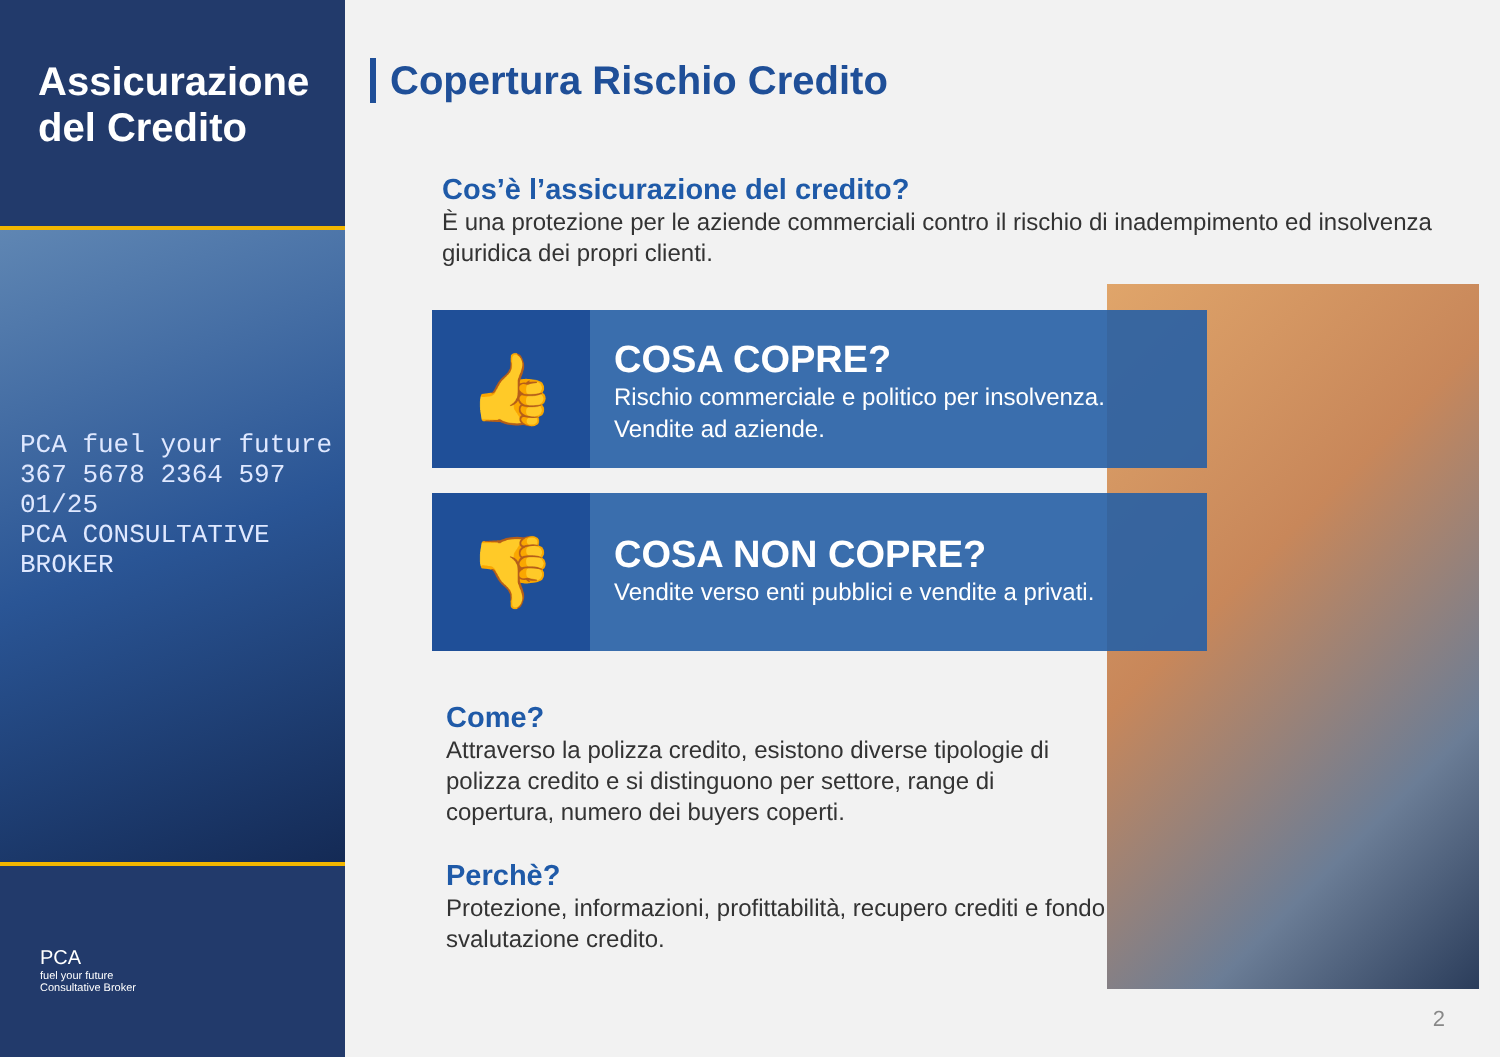Assicurazione del Credito
PCA fuel your future
367 5678 2364 597
01/25
PCA CONSULTATIVE BROKER
PCA
fuel your future
Consultative Broker
Copertura Rischio Credito
Cos’è l’assicurazione del credito?
È una protezione per le aziende commerciali contro il rischio di inadempimento ed insolvenza giuridica dei propri clienti.
👍
COSA COPRE?
Rischio commerciale e politico per insolvenza.
Vendite ad aziende.
👎
COSA NON COPRE?
Vendite verso enti pubblici e vendite a privati.
Come?
Attraverso la polizza credito, esistono diverse tipologie di polizza credito e si distinguono per settore, range di copertura, numero dei buyers coperti.
Perchè?
Protezione, informazioni, profittabilità, recupero crediti e fondo svalutazione credito.
2